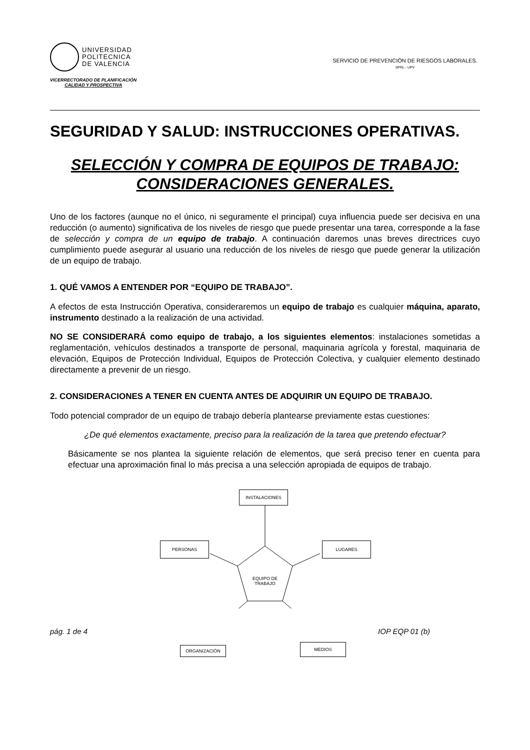UNIVERSIDAD
POLITECNICA
DE VALENCIA
VICERRECTORADO DE PLANIFICACIÓN
CALIDAD Y PROSPECTIVA
SERVICIO DE PREVENCIÓN DE RIESGOS LABORALES.
SPRL - UPV
SEGURIDAD Y SALUD: INSTRUCCIONES OPERATIVAS.
SELECCIÓN Y COMPRA DE EQUIPOS DE TRABAJO: CONSIDERACIONES GENERALES.
Uno de los factores (aunque no el único, ni seguramente el principal) cuya influencia puede ser decisiva en una reducción (o aumento) significativa de los niveles de riesgo que puede presentar una tarea, corresponde a la fase de selección y compra de un equipo de trabajo. A continuación daremos unas breves directrices cuyo cumplimiento puede asegurar al usuario una reducción de los niveles de riesgo que puede generar la utilización de un equipo de trabajo.
1. QUÉ VAMOS A ENTENDER POR “EQUIPO DE TRABAJO”.
A efectos de esta Instrucción Operativa, consideraremos un equipo de trabajo es cualquier máquina, aparato, instrumento destinado a la realización de una actividad.
NO SE CONSIDERARÁ como equipo de trabajo, a los siguientes elementos: instalaciones sometidas a reglamentación, vehículos destinados a transporte de personal, maquinaria agrícola y forestal, maquinaria de elevación, Equipos de Protección Individual, Equipos de Protección Colectiva, y cualquier elemento destinado directamente a prevenir de un riesgo.
2. CONSIDERACIONES A TENER EN CUENTA ANTES DE ADQUIRIR UN EQUIPO DE TRABAJO.
Todo potencial comprador de un equipo de trabajo debería plantearse previamente estas cuestiones:
¿De qué elementos exactamente, preciso para la realización de la tarea que pretendo efectuar?
Básicamente se nos plantea la siguiente relación de elementos, que será preciso tener en cuenta para efectuar una aproximación final lo más precisa a una selección apropiada de equipos de trabajo.
INSTALACIONES
PERSONAS LUGARES
EQUIPO DE TRABAJO
pág. 1 de 4 IOP EQP 01 (b)
ORGANIZACIÓN
MEDIOS